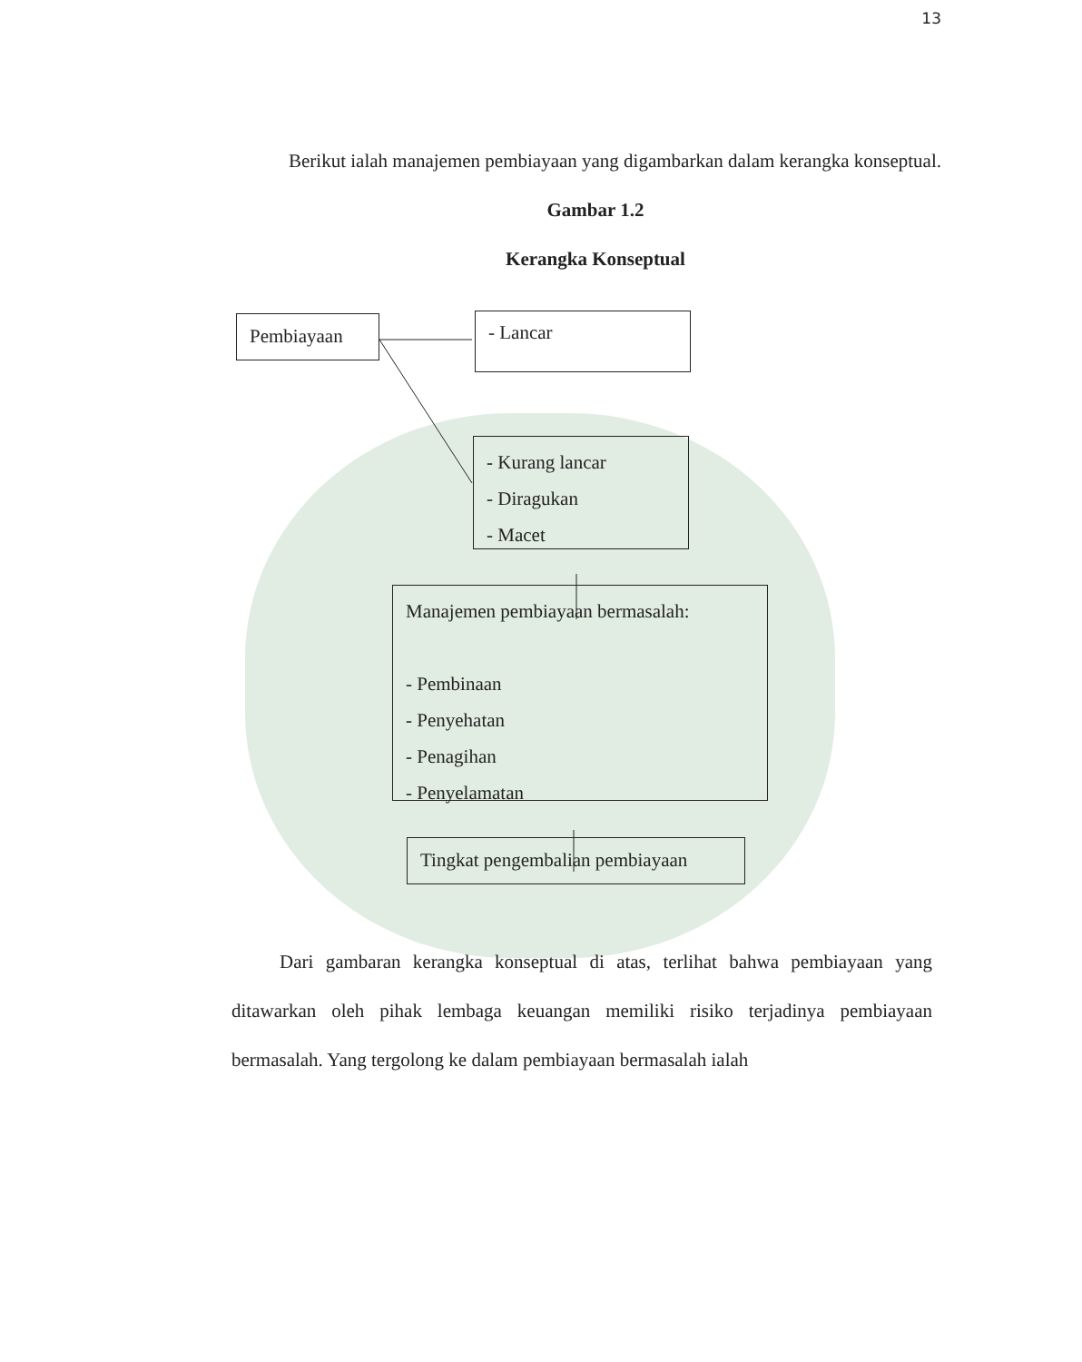13
Berikut ialah manajemen pembiayaan yang digambarkan dalam kerangka konseptual.
Gambar 1.2
Kerangka Konseptual
Pembiayaan - Lancar
- Kurang lancar
- Diragukan
- Macet
Manajemen pembiayaan bermasalah:
- Pembinaan
- Penyehatan
- Penagihan
- Penyelamatan
Tingkat pengembalian pembiayaan
Dari gambaran kerangka konseptual di atas, terlihat bahwa pembiayaan yang ditawarkan oleh pihak lembaga keuangan memiliki risiko terjadinya pembiayaan bermasalah. Yang tergolong ke dalam pembiayaan bermasalah ialah